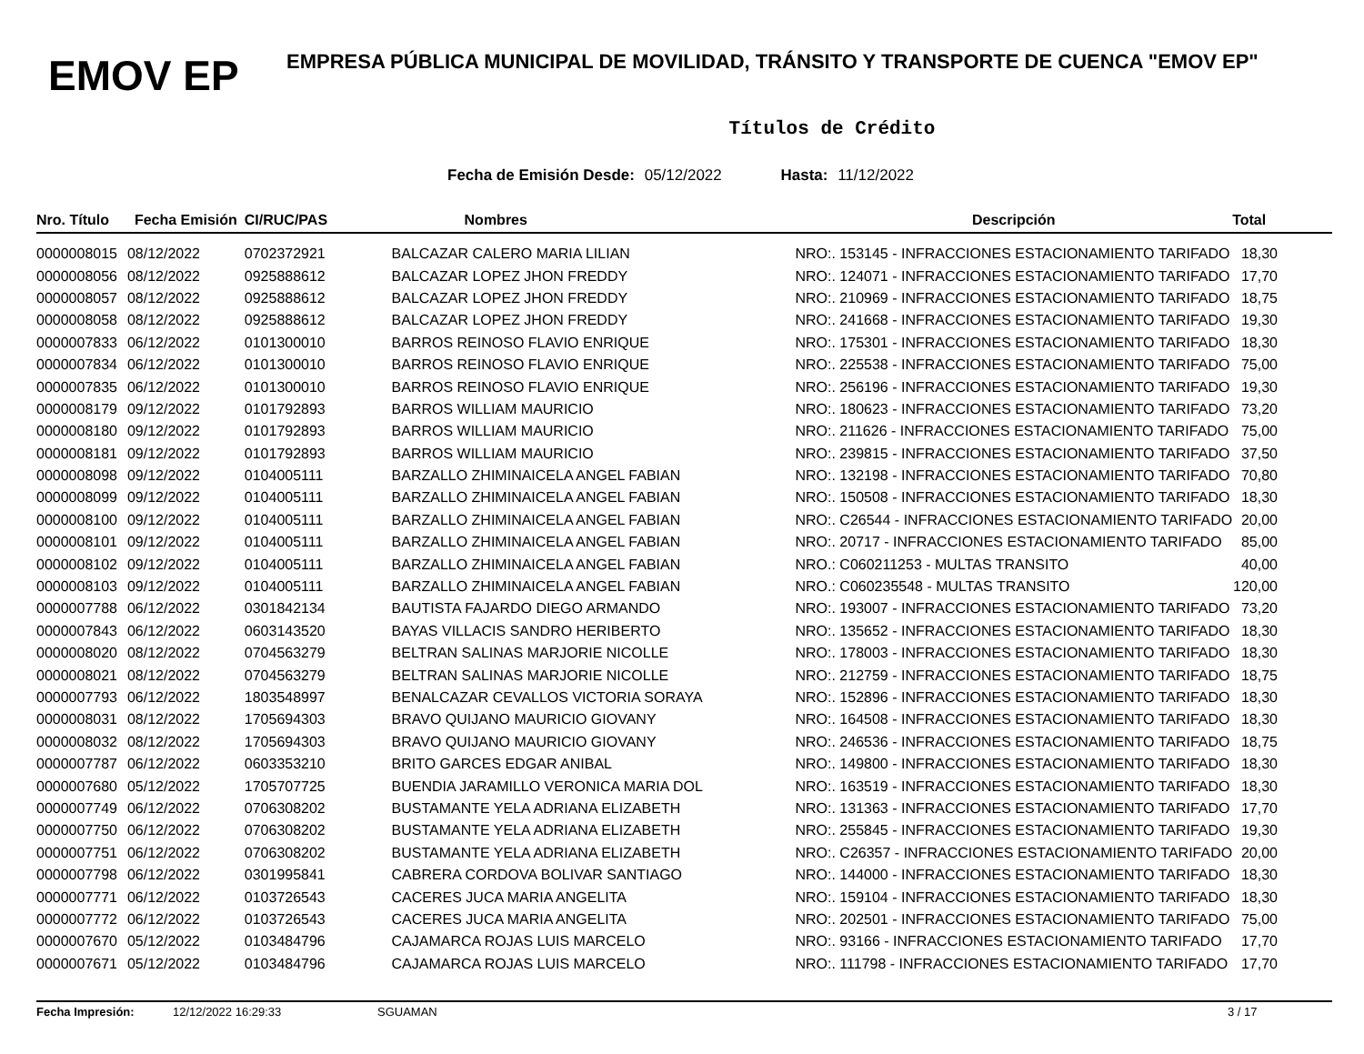EMOV EP
EMPRESA PÚBLICA MUNICIPAL DE MOVILIDAD, TRÁNSITO Y TRANSPORTE DE CUENCA "EMOV EP"
Títulos de Crédito
Fecha de Emisión Desde: 05/12/2022 Hasta: 11/12/2022
| Nro. Título | Fecha Emisión | CI/RUC/PAS | Nombres | Descripción | Total |
| --- | --- | --- | --- | --- | --- |
| 0000008015 | 08/12/2022 | 0702372921 | BALCAZAR CALERO MARIA LILIAN | NRO:. 153145 - INFRACCIONES ESTACIONAMIENTO TARIFADO | 18,30 |
| 0000008056 | 08/12/2022 | 0925888612 | BALCAZAR LOPEZ JHON FREDDY | NRO:. 124071 - INFRACCIONES ESTACIONAMIENTO TARIFADO | 17,70 |
| 0000008057 | 08/12/2022 | 0925888612 | BALCAZAR LOPEZ JHON FREDDY | NRO:. 210969 - INFRACCIONES ESTACIONAMIENTO TARIFADO | 18,75 |
| 0000008058 | 08/12/2022 | 0925888612 | BALCAZAR LOPEZ JHON FREDDY | NRO:. 241668 - INFRACCIONES ESTACIONAMIENTO TARIFADO | 19,30 |
| 0000007833 | 06/12/2022 | 0101300010 | BARROS REINOSO FLAVIO ENRIQUE | NRO:. 175301 - INFRACCIONES ESTACIONAMIENTO TARIFADO | 18,30 |
| 0000007834 | 06/12/2022 | 0101300010 | BARROS REINOSO FLAVIO ENRIQUE | NRO:. 225538 - INFRACCIONES ESTACIONAMIENTO TARIFADO | 75,00 |
| 0000007835 | 06/12/2022 | 0101300010 | BARROS REINOSO FLAVIO ENRIQUE | NRO:. 256196 - INFRACCIONES ESTACIONAMIENTO TARIFADO | 19,30 |
| 0000008179 | 09/12/2022 | 0101792893 | BARROS WILLIAM MAURICIO | NRO:. 180623 - INFRACCIONES ESTACIONAMIENTO TARIFADO | 73,20 |
| 0000008180 | 09/12/2022 | 0101792893 | BARROS WILLIAM MAURICIO | NRO:. 211626 - INFRACCIONES ESTACIONAMIENTO TARIFADO | 75,00 |
| 0000008181 | 09/12/2022 | 0101792893 | BARROS WILLIAM MAURICIO | NRO:. 239815 - INFRACCIONES ESTACIONAMIENTO TARIFADO | 37,50 |
| 0000008098 | 09/12/2022 | 0104005111 | BARZALLO ZHIMINAICELA ANGEL FABIAN | NRO:. 132198 - INFRACCIONES ESTACIONAMIENTO TARIFADO | 70,80 |
| 0000008099 | 09/12/2022 | 0104005111 | BARZALLO ZHIMINAICELA ANGEL FABIAN | NRO:. 150508 - INFRACCIONES ESTACIONAMIENTO TARIFADO | 18,30 |
| 0000008100 | 09/12/2022 | 0104005111 | BARZALLO ZHIMINAICELA ANGEL FABIAN | NRO:. C26544 - INFRACCIONES ESTACIONAMIENTO TARIFADO | 20,00 |
| 0000008101 | 09/12/2022 | 0104005111 | BARZALLO ZHIMINAICELA ANGEL FABIAN | NRO:. 20717 - INFRACCIONES ESTACIONAMIENTO TARIFADO | 85,00 |
| 0000008102 | 09/12/2022 | 0104005111 | BARZALLO ZHIMINAICELA ANGEL FABIAN | NRO.: C060211253 - MULTAS TRANSITO | 40,00 |
| 0000008103 | 09/12/2022 | 0104005111 | BARZALLO ZHIMINAICELA ANGEL FABIAN | NRO.: C060235548 - MULTAS TRANSITO | 120,00 |
| 0000007788 | 06/12/2022 | 0301842134 | BAUTISTA FAJARDO DIEGO ARMANDO | NRO:. 193007 - INFRACCIONES ESTACIONAMIENTO TARIFADO | 73,20 |
| 0000007843 | 06/12/2022 | 0603143520 | BAYAS VILLACIS SANDRO HERIBERTO | NRO:. 135652 - INFRACCIONES ESTACIONAMIENTO TARIFADO | 18,30 |
| 0000008020 | 08/12/2022 | 0704563279 | BELTRAN SALINAS MARJORIE NICOLLE | NRO:. 178003 - INFRACCIONES ESTACIONAMIENTO TARIFADO | 18,30 |
| 0000008021 | 08/12/2022 | 0704563279 | BELTRAN SALINAS MARJORIE NICOLLE | NRO:. 212759 - INFRACCIONES ESTACIONAMIENTO TARIFADO | 18,75 |
| 0000007793 | 06/12/2022 | 1803548997 | BENALCAZAR CEVALLOS VICTORIA SORAYA | NRO:. 152896 - INFRACCIONES ESTACIONAMIENTO TARIFADO | 18,30 |
| 0000008031 | 08/12/2022 | 1705694303 | BRAVO QUIJANO MAURICIO GIOVANY | NRO:. 164508 - INFRACCIONES ESTACIONAMIENTO TARIFADO | 18,30 |
| 0000008032 | 08/12/2022 | 1705694303 | BRAVO QUIJANO MAURICIO GIOVANY | NRO:. 246536 - INFRACCIONES ESTACIONAMIENTO TARIFADO | 18,75 |
| 0000007787 | 06/12/2022 | 0603353210 | BRITO GARCES EDGAR ANIBAL | NRO:. 149800 - INFRACCIONES ESTACIONAMIENTO TARIFADO | 18,30 |
| 0000007680 | 05/12/2022 | 1705707725 | BUENDIA JARAMILLO VERONICA MARIA DOL | NRO:. 163519 - INFRACCIONES ESTACIONAMIENTO TARIFADO | 18,30 |
| 0000007749 | 06/12/2022 | 0706308202 | BUSTAMANTE YELA ADRIANA ELIZABETH | NRO:. 131363 - INFRACCIONES ESTACIONAMIENTO TARIFADO | 17,70 |
| 0000007750 | 06/12/2022 | 0706308202 | BUSTAMANTE YELA ADRIANA ELIZABETH | NRO:. 255845 - INFRACCIONES ESTACIONAMIENTO TARIFADO | 19,30 |
| 0000007751 | 06/12/2022 | 0706308202 | BUSTAMANTE YELA ADRIANA ELIZABETH | NRO:. C26357 - INFRACCIONES ESTACIONAMIENTO TARIFADO | 20,00 |
| 0000007798 | 06/12/2022 | 0301995841 | CABRERA CORDOVA BOLIVAR SANTIAGO | NRO:. 144000 - INFRACCIONES ESTACIONAMIENTO TARIFADO | 18,30 |
| 0000007771 | 06/12/2022 | 0103726543 | CACERES JUCA MARIA ANGELITA | NRO:. 159104 - INFRACCIONES ESTACIONAMIENTO TARIFADO | 18,30 |
| 0000007772 | 06/12/2022 | 0103726543 | CACERES JUCA MARIA ANGELITA | NRO:. 202501 - INFRACCIONES ESTACIONAMIENTO TARIFADO | 75,00 |
| 0000007670 | 05/12/2022 | 0103484796 | CAJAMARCA ROJAS LUIS MARCELO | NRO:. 93166 - INFRACCIONES ESTACIONAMIENTO TARIFADO | 17,70 |
| 0000007671 | 05/12/2022 | 0103484796 | CAJAMARCA ROJAS LUIS MARCELO | NRO:. 111798 - INFRACCIONES ESTACIONAMIENTO TARIFADO | 17,70 |
Fecha Impresión: 12/12/2022 16:29:33 SGUAMAN 3 / 17